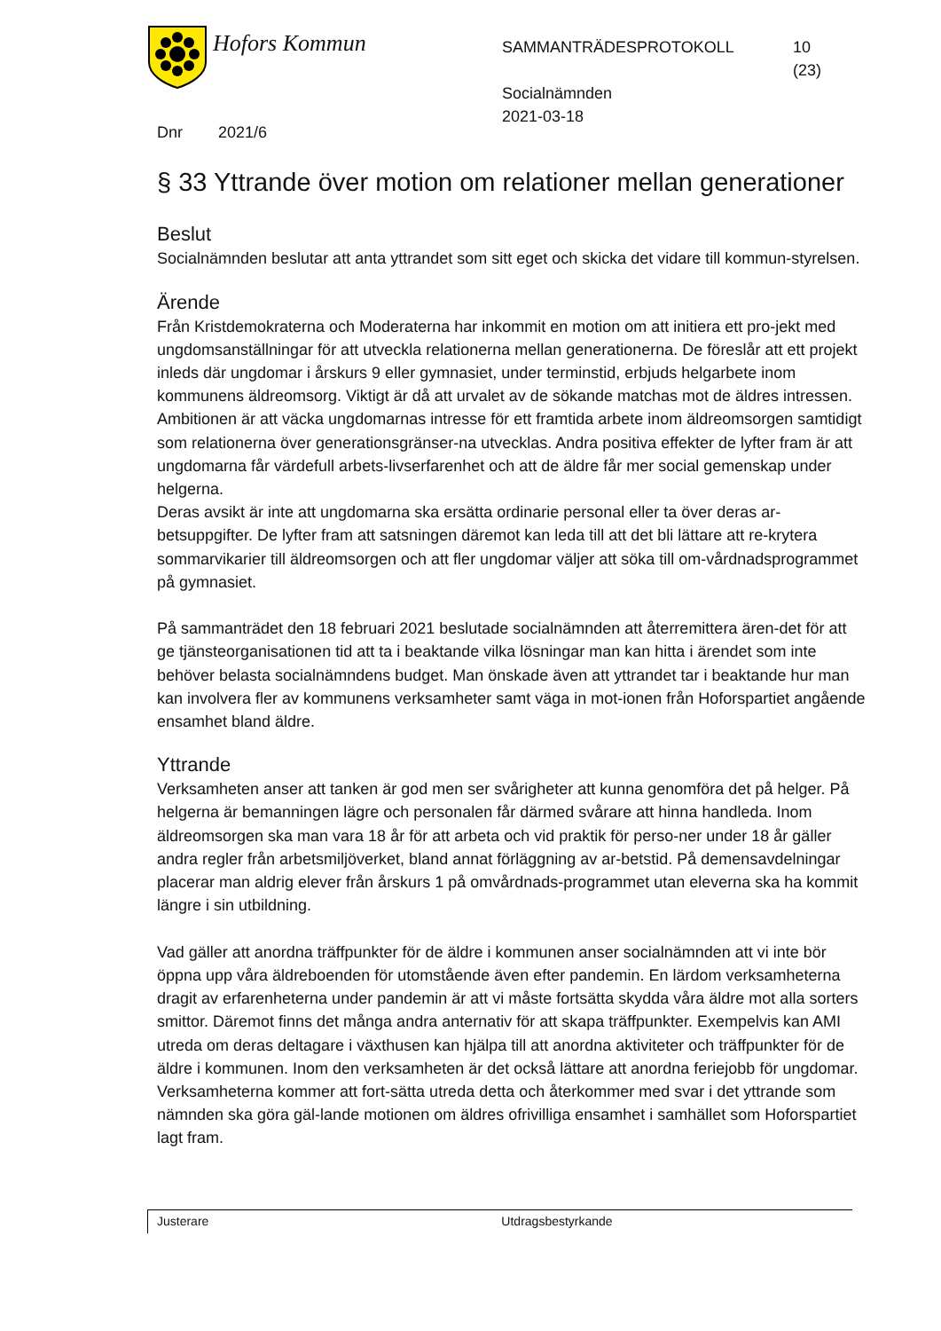Hofors Kommun
SAMMANTRÄDESPROTOKOLL
Socialnämnden
2021-03-18
10
(23)
Dnr 2021/6
§ 33 Yttrande över motion om relationer mellan generationer
Beslut
Socialnämnden beslutar att anta yttrandet som sitt eget och skicka det vidare till kommun-styrelsen.
Ärende
Från Kristdemokraterna och Moderaterna har inkommit en motion om att initiera ett pro-jekt med ungdomsanställningar för att utveckla relationerna mellan generationerna. De föreslår att ett projekt inleds där ungdomar i årskurs 9 eller gymnasiet, under terminstid, erbjuds helgarbete inom kommunens äldreomsorg. Viktigt är då att urvalet av de sökande matchas mot de äldres intressen. Ambitionen är att väcka ungdomarnas intresse för ett framtida arbete inom äldreomsorgen samtidigt som relationerna över generationsgränser-na utvecklas. Andra positiva effekter de lyfter fram är att ungdomarna får värdefull arbets-livserfarenhet och att de äldre får mer social gemenskap under helgerna.
Deras avsikt är inte att ungdomarna ska ersätta ordinarie personal eller ta över deras ar-betsuppgifter. De lyfter fram att satsningen däremot kan leda till att det bli lättare att re-krytera sommarvikarier till äldreomsorgen och att fler ungdomar väljer att söka till om-vårdnadsprogrammet på gymnasiet.
På sammanträdet den 18 februari 2021 beslutade socialnämnden att återremittera ären-det för att ge tjänsteorganisationen tid att ta i beaktande vilka lösningar man kan hitta i ärendet som inte behöver belasta socialnämndens budget. Man önskade även att yttrandet tar i beaktande hur man kan involvera fler av kommunens verksamheter samt väga in mot-ionen från Hoforspartiet angående ensamhet bland äldre.
Yttrande
Verksamheten anser att tanken är god men ser svårigheter att kunna genomföra det på helger. På helgerna är bemanningen lägre och personalen får därmed svårare att hinna handleda. Inom äldreomsorgen ska man vara 18 år för att arbeta och vid praktik för perso-ner under 18 år gäller andra regler från arbetsmiljöverket, bland annat förläggning av ar-betstid. På demensavdelningar placerar man aldrig elever från årskurs 1 på omvårdnads-programmet utan eleverna ska ha kommit längre i sin utbildning.
Vad gäller att anordna träffpunkter för de äldre i kommunen anser socialnämnden att vi inte bör öppna upp våra äldreboenden för utomstående även efter pandemin. En lärdom verksamheterna dragit av erfarenheterna under pandemin är att vi måste fortsätta skydda våra äldre mot alla sorters smittor. Däremot finns det många andra anternativ för att skapa träffpunkter. Exempelvis kan AMI utreda om deras deltagare i växthusen kan hjälpa till att anordna aktiviteter och träffpunkter för de äldre i kommunen. Inom den verksamheten är det också lättare att anordna feriejobb för ungdomar. Verksamheterna kommer att fort-sätta utreda detta och återkommer med svar i det yttrande som nämnden ska göra gäl-lande motionen om äldres ofrivilliga ensamhet i samhället som Hoforspartiet lagt fram.
Justerare Utdragsbestyrkande